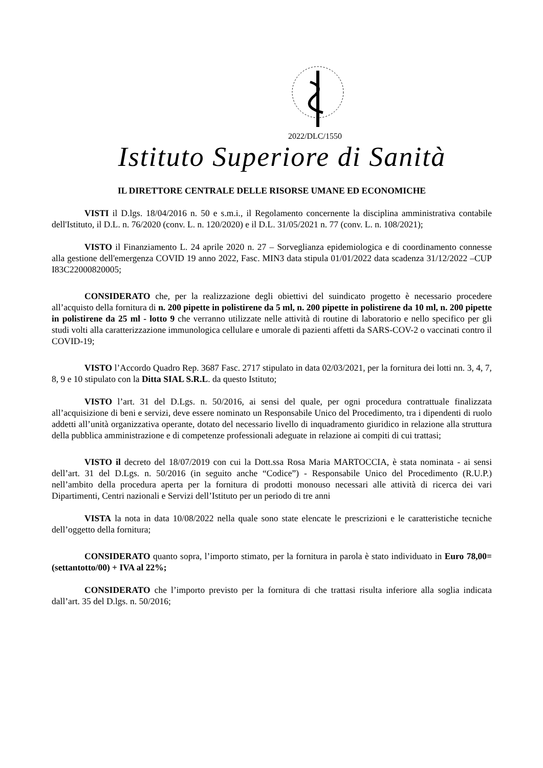2022/DLC/1550
Istituto Superiore di Sanità
IL DIRETTORE CENTRALE DELLE RISORSE UMANE ED ECONOMICHE
VISTI il D.lgs. 18/04/2016 n. 50 e s.m.i., il Regolamento concernente la disciplina amministrativa contabile dell'Istituto, il D.L. n. 76/2020 (conv. L. n. 120/2020) e il D.L. 31/05/2021 n. 77 (conv. L. n. 108/2021);
VISTO il Finanziamento L. 24 aprile 2020 n. 27 – Sorveglianza epidemiologica e di coordinamento connesse alla gestione dell'emergenza COVID 19 anno 2022, Fasc. MIN3 data stipula 01/01/2022 data scadenza 31/12/2022 –CUP I83C22000820005;
CONSIDERATO che, per la realizzazione degli obiettivi del suindicato progetto è necessario procedere all’acquisto della fornitura di n. 200 pipette in polistirene da 5 ml, n. 200 pipette in polistirene da 10 ml, n. 200 pipette in polistirene da 25 ml - lotto 9 che verranno utilizzate nelle attività di routine di laboratorio e nello specifico per gli studi volti alla caratterizzazione immunologica cellulare e umorale di pazienti affetti da SARS-COV-2 o vaccinati contro il COVID-19;
VISTO l’Accordo Quadro Rep. 3687 Fasc. 2717 stipulato in data 02/03/2021, per la fornitura dei lotti nn. 3, 4, 7, 8, 9 e 10 stipulato con la Ditta SIAL S.R.L. da questo Istituto;
VISTO l’art. 31 del D.Lgs. n. 50/2016, ai sensi del quale, per ogni procedura contrattuale finalizzata all’acquisizione di beni e servizi, deve essere nominato un Responsabile Unico del Procedimento, tra i dipendenti di ruolo addetti all’unità organizzativa operante, dotato del necessario livello di inquadramento giuridico in relazione alla struttura della pubblica amministrazione e di competenze professionali adeguate in relazione ai compiti di cui trattasi;
VISTO il decreto del 18/07/2019 con cui la Dott.ssa Rosa Maria MARTOCCIA, è stata nominata - ai sensi dell’art. 31 del D.Lgs. n. 50/2016 (in seguito anche “Codice”) - Responsabile Unico del Procedimento (R.U.P.) nell’ambito della procedura aperta per la fornitura di prodotti monouso necessari alle attività di ricerca dei vari Dipartimenti, Centri nazionali e Servizi dell’Istituto per un periodo di tre anni
VISTA la nota in data 10/08/2022 nella quale sono state elencate le prescrizioni e le caratteristiche tecniche dell’oggetto della fornitura;
CONSIDERATO quanto sopra, l’importo stimato, per la fornitura in parola è stato individuato in Euro 78,00= (settantotto/00) + IVA al 22%;
CONSIDERATO che l’importo previsto per la fornitura di che trattasi risulta inferiore alla soglia indicata dall’art. 35 del D.lgs. n. 50/2016;